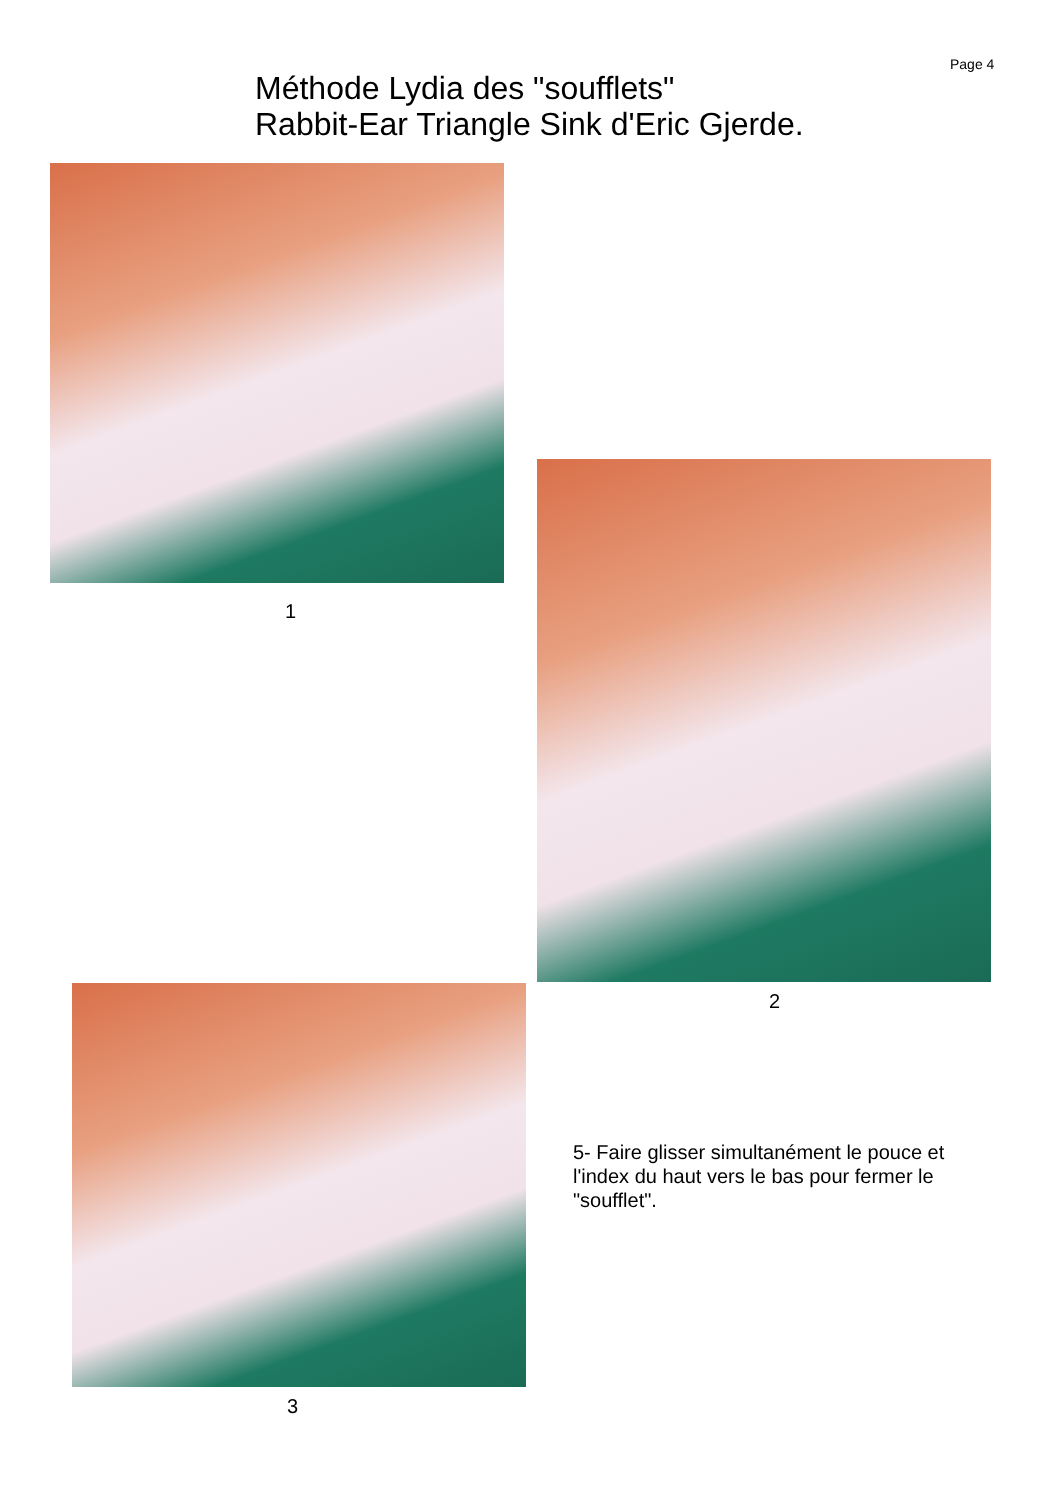Page 4
Méthode Lydia des "soufflets"
Rabbit-Ear Triangle Sink d'Eric Gjerde.
1
2
3
5- Faire glisser simultanément le pouce et l'index du haut vers le bas pour fermer le "soufflet".